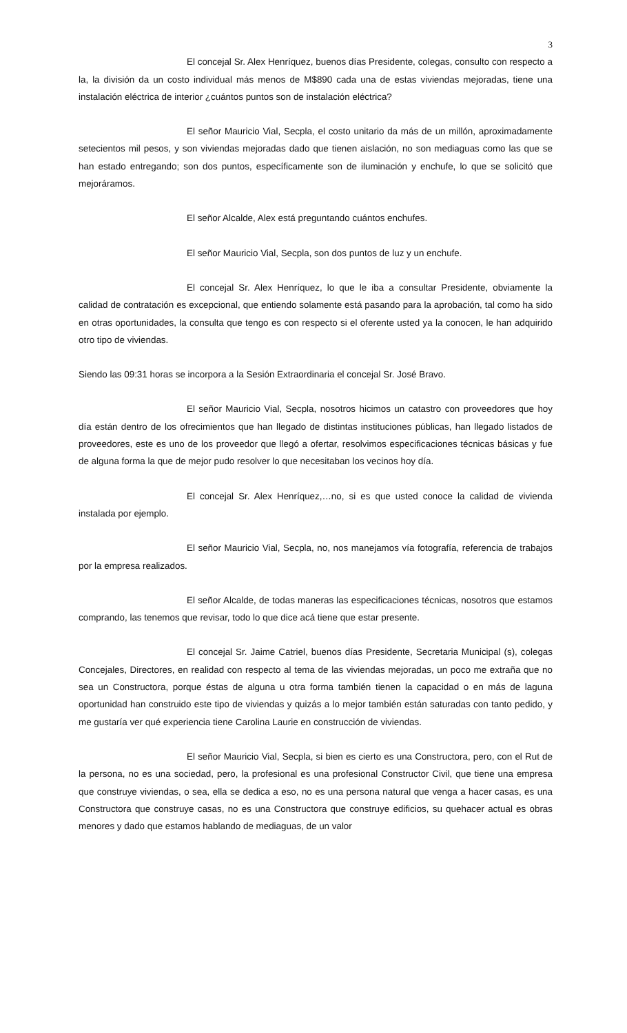3
El concejal Sr. Alex Henríquez, buenos días Presidente, colegas, consulto con respecto a la, la división da un costo individual más menos de M$890 cada una de estas viviendas mejoradas, tiene una instalación eléctrica de interior ¿cuántos puntos son de instalación eléctrica?
El señor Mauricio Vial, Secpla, el costo unitario da más de un millón, aproximadamente setecientos mil pesos, y son viviendas mejoradas dado que tienen aislación, no son mediaguas como las que se han estado entregando; son dos puntos, específicamente son de iluminación y enchufe, lo que se solicitó que mejoráramos.
El señor Alcalde, Alex está preguntando cuántos enchufes.
El señor Mauricio Vial, Secpla, son dos puntos de luz y un enchufe.
El concejal Sr. Alex Henríquez, lo que le iba a consultar Presidente, obviamente la calidad de contratación es excepcional, que entiendo solamente está pasando para la aprobación, tal como ha sido en otras oportunidades, la consulta que tengo es con respecto si el oferente usted ya la conocen, le han adquirido otro tipo de viviendas.
Siendo las 09:31 horas se incorpora a la Sesión Extraordinaria el concejal Sr. José Bravo.
El señor Mauricio Vial, Secpla, nosotros hicimos un catastro con proveedores que hoy día están dentro de los ofrecimientos que han llegado de distintas instituciones públicas, han llegado listados de proveedores, este es uno de los proveedor que llegó a ofertar, resolvimos especificaciones técnicas básicas y fue de alguna forma la que de mejor pudo resolver lo que necesitaban los vecinos hoy día.
El concejal Sr. Alex Henríquez,…no, si es que usted conoce la calidad de vivienda instalada por ejemplo.
El señor Mauricio Vial, Secpla, no, nos manejamos vía fotografía, referencia de trabajos por la empresa realizados.
El señor Alcalde, de todas maneras las especificaciones técnicas, nosotros que estamos comprando, las tenemos que revisar, todo lo que dice acá tiene que estar presente.
El concejal Sr. Jaime Catriel, buenos días Presidente, Secretaria Municipal (s), colegas Concejales, Directores, en realidad con respecto al tema de las viviendas mejoradas, un poco me extraña que no sea un Constructora, porque éstas de alguna u otra forma también tienen la capacidad o en más de laguna oportunidad han construido este tipo de viviendas y quizás a lo mejor también están saturadas con tanto pedido, y me gustaría ver qué experiencia tiene Carolina Laurie en construcción de viviendas.
El señor Mauricio Vial, Secpla, si bien es cierto es una Constructora, pero, con el Rut de la persona, no es una sociedad, pero, la profesional es una profesional Constructor Civil, que tiene una empresa que construye viviendas, o sea, ella se dedica a eso, no es una persona natural que venga a hacer casas, es una Constructora que construye casas, no es una Constructora que construye edificios, su quehacer actual es obras menores y dado que estamos hablando de mediaguas, de un valor